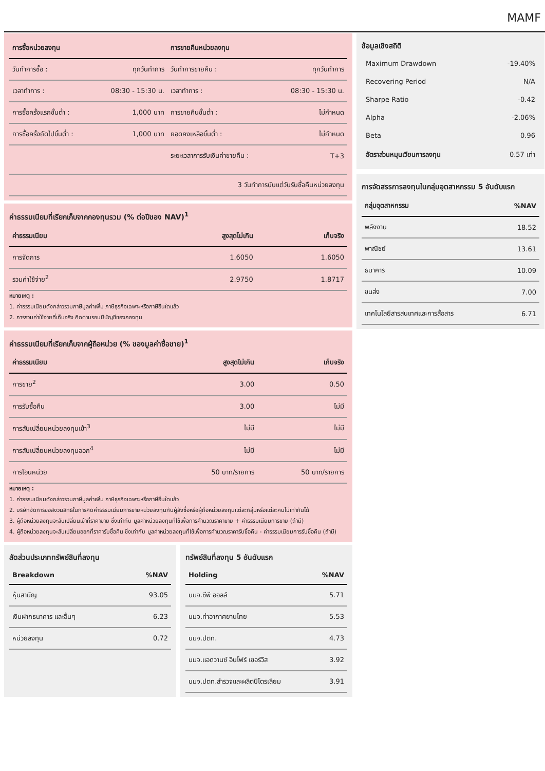MAMF
| การซื้อหน่วยลงทุน | | การขายคืนหน่วยลงทุน | |
| --- | --- | --- | --- |
| วันทำการซื้อ : | ทุกวันทำการ | วันทำการขายคืน : | ทุกวันทำการ |
| เวลาทำการ : | 08:30 - 15:30 น. | เวลาทำการ : | 08:30 - 15:30 น. |
| การซื้อครั้งแรกขั้นต่ำ : | 1,000 บาท | การขายคืนขั้นต่ำ : | ไม่กำหนด |
| การซื้อครั้งถัดไปขั้นต่ำ : | 1,000 บาท | ยอดคงเหลือขั้นต่ำ : | ไม่กำหนด |
| | | ระยะเวลาการรับเงินค่าขายคืน : | T+3 |
| 3 วันทำการนับแต่วันรับซื้อคืนหน่วยลงทุน | | | |
ค่าธรรมเนียมที่เรียกเก็บจากกองทุนรวม (% ต่อปีของ NAV)<sup>1</sup>
| ค่าธรรมเนียม | สูงสุดไม่เกิน | เก็บจริง |
| --- | --- | --- |
| การจัดการ | 1.6050 | 1.6050 |
| รวมค่าใช้จ่าย<sup>2</sup> | 2.9750 | 1.8717 |
หมายเหตุ :
1. ค่าธรรมเนียมดังกล่าวรวมภาษีมูลค่าเพิ่ม ภาษีธุรกิจเฉพาะหรือภาษีอื่นใดแล้ว
2. การรวมค่าใช้จ่ายที่เก็บจริง คิดตามรอบปีบัญชีของกองทุน
ค่าธรรมเนียมที่เรียกเก็บจากผู้ถือหน่วย (% ของมูลค่าซื้อขาย)<sup>1</sup>
| ค่าธรรมเนียม | สูงสุดไม่เกิน | เก็บจริง |
| --- | --- | --- |
| การขาย<sup>2</sup> | 3.00 | 0.50 |
| การรับซื้อคืน | 3.00 | ไม่มี |
| การสับเปลี่ยนหน่วยลงทุนเข้า<sup>3</sup> | ไม่มี | ไม่มี |
| การสับเปลี่ยนหน่วยลงทุนออก<sup>4</sup> | ไม่มี | ไม่มี |
| การโอนหน่วย | 50 บาท/รายการ | 50 บาท/รายการ |
หมายเหตุ :
1. ค่าธรรมเนียมดังกล่าวรวมภาษีมูลค่าเพิ่ม ภาษีธุรกิจเฉพาะหรือภาษีอื่นใดแล้ว
2. บริษัทจัดการขอสงวนสิทธิในการคิดค่าธรรมเนียมการขายหน่วยลงทุนกับผู้สั่งซื้อหรือผู้ถือหน่วยลงทุนแต่ละกลุ่มหรือแต่ละคนไม่เท่ากันได้
3. ผู้ถือหน่วยลงทุนจะสับเปลี่ยนเข้าที่ราคาขาย ซึ่งเท่ากับ มูลค่าหน่วยลงทุนที่ใช้เพื่อการคำนวณราคาขาย + ค่าธรรมเนียมการขาย (ถ้ามี)
4. ผู้ถือหน่วยลงทุนจะสับเปลี่ยนออกที่ราคารับซื้อคืน ซึ่งเท่ากับ มูลค่าหน่วยลงทุนที่ใช้เพื่อการคำนวณราคารับซื้อคืน - ค่าธรรมเนียมการรับซื้อคืน (ถ้ามี)
สัดส่วนประเภททรัพย์สินที่ลงทุน
| Breakdown | %NAV |
| --- | --- |
| หุ้นสามัญ | 93.05 |
| เงินฝากธนาคาร และอื่นๆ | 6.23 |
| หน่วยลงทุน | 0.72 |
ทรัพย์สินที่ลงทุน 5 อันดับแรก
| Holding | %NAV |
| --- | --- |
| บมจ.ซีพี ออลล์ | 5.71 |
| บมจ.ท่าอากาศยานไทย | 5.53 |
| บมจ.ปตท. | 4.73 |
| บมจ.แอดวานซ์ อินโฟร์ เซอร์วิส | 3.92 |
| บมจ.ปตท.สำรวจและผลิตปิโตรเลียม | 3.91 |
ข้อมูลเชิงสถิติ
| Maximum Drawdown | -19.40% |
| Recovering Period | N/A |
| Sharpe Ratio | -0.42 |
| Alpha | -2.06% |
| Beta | 0.96 |
| อัตราส่วนหมุนเวียนการลงทุน | 0.57 เท่า |
การจัดสรรการลงทุนในกลุ่มอุตสาหกรรม 5 อันดับแรก
| กลุ่มอุตสาหกรรม | %NAV |
| --- | --- |
| พลังงาน | 18.52 |
| พาณิชย์ | 13.61 |
| ธนาคาร | 10.09 |
| ขนส่ง | 7.00 |
| เทคโนโลยีสารสนเทศและการสื่อสาร | 6.71 |